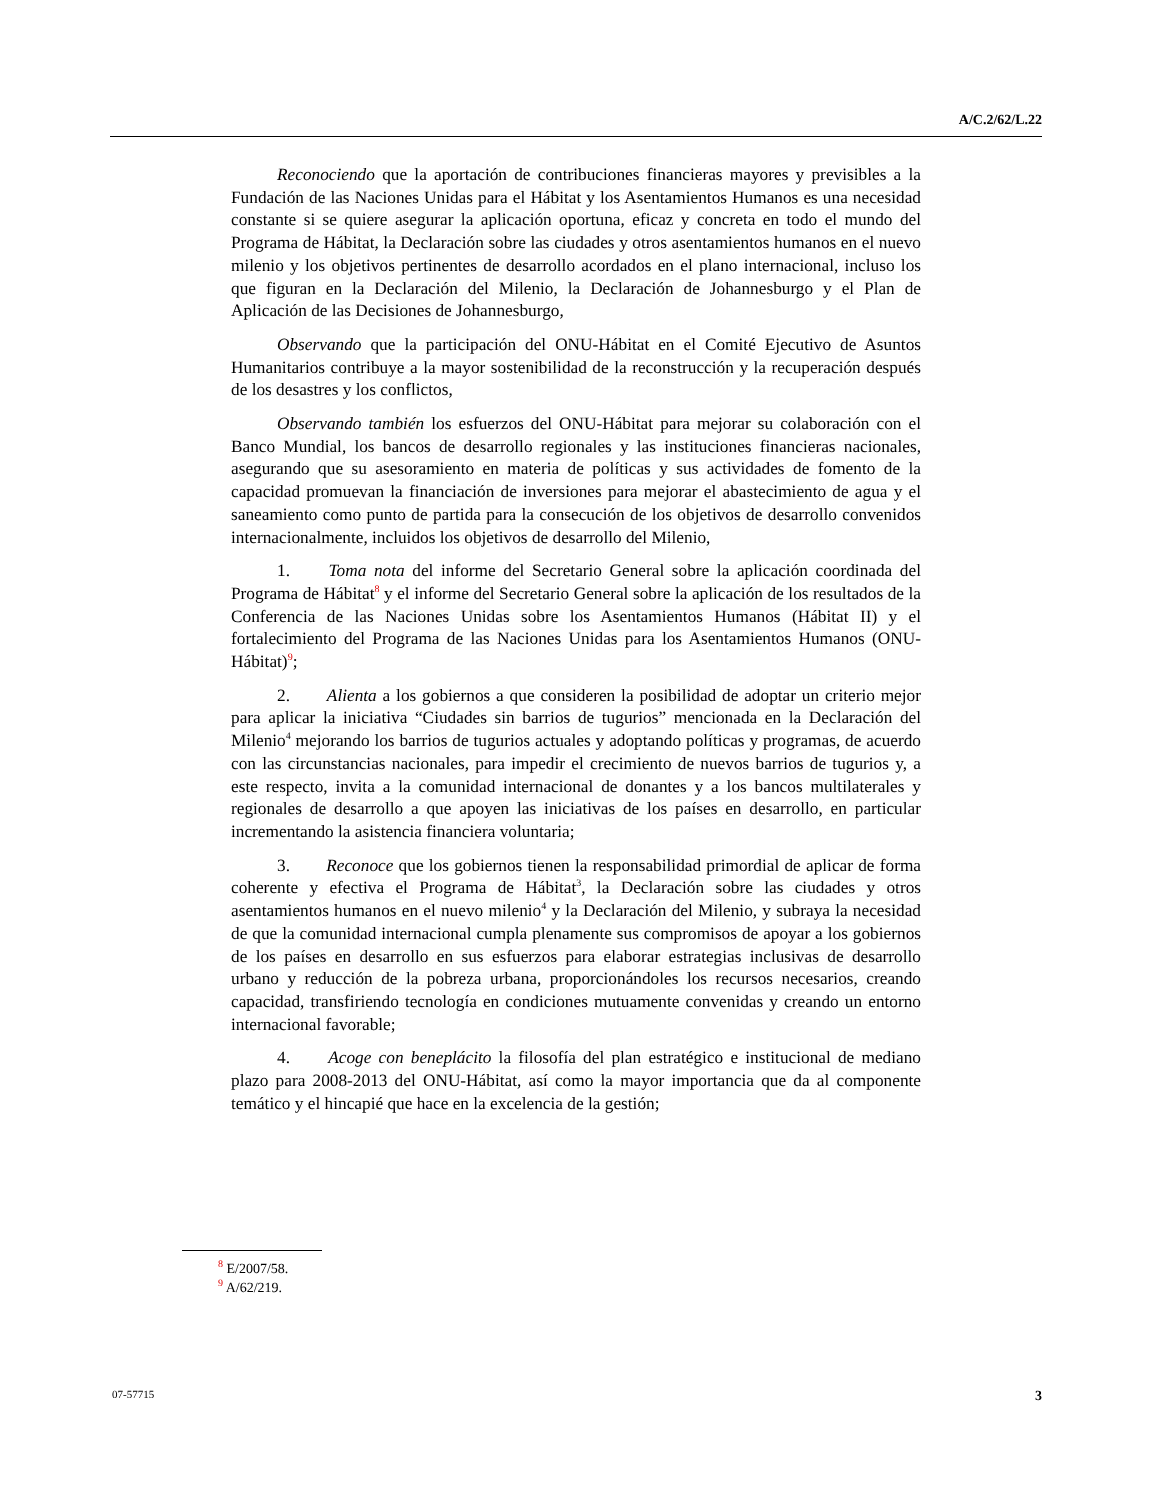A/C.2/62/L.22
Reconociendo que la aportación de contribuciones financieras mayores y previsibles a la Fundación de las Naciones Unidas para el Hábitat y los Asentamientos Humanos es una necesidad constante si se quiere asegurar la aplicación oportuna, eficaz y concreta en todo el mundo del Programa de Hábitat, la Declaración sobre las ciudades y otros asentamientos humanos en el nuevo milenio y los objetivos pertinentes de desarrollo acordados en el plano internacional, incluso los que figuran en la Declaración del Milenio, la Declaración de Johannesburgo y el Plan de Aplicación de las Decisiones de Johannesburgo,
Observando que la participación del ONU-Hábitat en el Comité Ejecutivo de Asuntos Humanitarios contribuye a la mayor sostenibilidad de la reconstrucción y la recuperación después de los desastres y los conflictos,
Observando también los esfuerzos del ONU-Hábitat para mejorar su colaboración con el Banco Mundial, los bancos de desarrollo regionales y las instituciones financieras nacionales, asegurando que su asesoramiento en materia de políticas y sus actividades de fomento de la capacidad promuevan la financiación de inversiones para mejorar el abastecimiento de agua y el saneamiento como punto de partida para la consecución de los objetivos de desarrollo convenidos internacionalmente, incluidos los objetivos de desarrollo del Milenio,
1. Toma nota del informe del Secretario General sobre la aplicación coordinada del Programa de Hábitat<sup>8</sup> y el informe del Secretario General sobre la aplicación de los resultados de la Conferencia de las Naciones Unidas sobre los Asentamientos Humanos (Hábitat II) y el fortalecimiento del Programa de las Naciones Unidas para los Asentamientos Humanos (ONU-Hábitat)<sup>9</sup>;
2. Alienta a los gobiernos a que consideren la posibilidad de adoptar un criterio mejor para aplicar la iniciativa “Ciudades sin barrios de tugurios” mencionada en la Declaración del Milenio<sup>4</sup> mejorando los barrios de tugurios actuales y adoptando políticas y programas, de acuerdo con las circunstancias nacionales, para impedir el crecimiento de nuevos barrios de tugurios y, a este respecto, invita a la comunidad internacional de donantes y a los bancos multilaterales y regionales de desarrollo a que apoyen las iniciativas de los países en desarrollo, en particular incrementando la asistencia financiera voluntaria;
3. Reconoce que los gobiernos tienen la responsabilidad primordial de aplicar de forma coherente y efectiva el Programa de Hábitat<sup>3</sup>, la Declaración sobre las ciudades y otros asentamientos humanos en el nuevo milenio<sup>4</sup> y la Declaración del Milenio, y subraya la necesidad de que la comunidad internacional cumpla plenamente sus compromisos de apoyar a los gobiernos de los países en desarrollo en sus esfuerzos para elaborar estrategias inclusivas de desarrollo urbano y reducción de la pobreza urbana, proporcionándoles los recursos necesarios, creando capacidad, transfiriendo tecnología en condiciones mutuamente convenidas y creando un entorno internacional favorable;
4. Acoge con beneplácito la filosofía del plan estratégico e institucional de mediano plazo para 2008-2013 del ONU-Hábitat, así como la mayor importancia que da al componente temático y el hincapié que hace en la excelencia de la gestión;
<sup>8</sup> E/2007/58.
<sup>9</sup> A/62/219.
07-57715 3